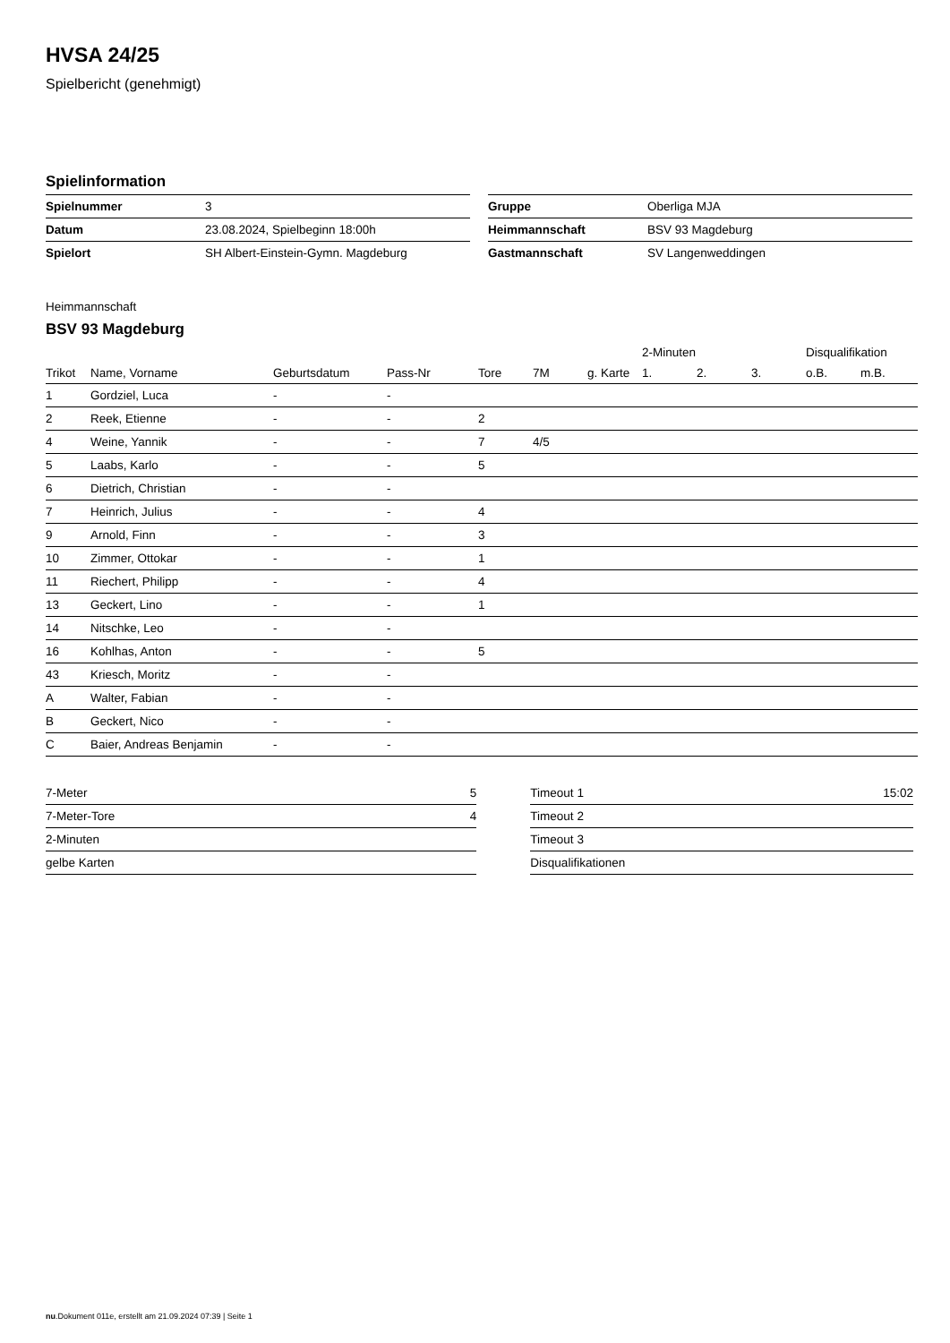HVSA 24/25
Spielbericht (genehmigt)
Spielinformation
| Spielnummer | 3 |
| Datum | 23.08.2024, Spielbeginn 18:00h |
| Spielort | SH Albert-Einstein-Gymn. Magdeburg |
| Gruppe | Oberliga MJA |
| Heimmannschaft | BSV 93 Magdeburg |
| Gastmannschaft | SV Langenweddingen |
Heimmannschaft
BSV 93 Magdeburg
| | | | | | | | 2-Minuten | | | Disqualifikation | |
| --- | --- | --- | --- | --- | --- | --- | --- | --- | --- | --- | --- |
| Trikot | Name, Vorname | Geburtsdatum | Pass-Nr | Tore | 7M | g. Karte | 1. | 2. | 3. | o.B. | m.B. |
| 1 | Gordziel, Luca | - | - | | | | | | | | |
| 2 | Reek, Etienne | - | - | 2 | | | | | | | |
| 4 | Weine, Yannik | - | - | 7 | 4/5 | | | | | | |
| 5 | Laabs, Karlo | - | - | 5 | | | | | | | |
| 6 | Dietrich, Christian | - | - | | | | | | | | |
| 7 | Heinrich, Julius | - | - | 4 | | | | | | | |
| 9 | Arnold, Finn | - | - | 3 | | | | | | | |
| 10 | Zimmer, Ottokar | - | - | 1 | | | | | | | |
| 11 | Riechert, Philipp | - | - | 4 | | | | | | | |
| 13 | Geckert, Lino | - | - | 1 | | | | | | | |
| 14 | Nitschke, Leo | - | - | | | | | | | | |
| 16 | Kohlhas, Anton | - | - | 5 | | | | | | | |
| 43 | Kriesch, Moritz | - | - | | | | | | | | |
| A | Walter, Fabian | - | - | | | | | | | | |
| B | Geckert, Nico | - | - | | | | | | | | |
| C | Baier, Andreas Benjamin | - | - | | | | | | | | |
| 7-Meter | 5 |
| 7-Meter-Tore | 4 |
| 2-Minuten | |
| gelbe Karten | |
| Timeout 1 | 15:02 |
| Timeout 2 | |
| Timeout 3 | |
| Disqualifikationen | |
nu.Dokument 011e, erstellt am 21.09.2024 07:39 | Seite 1